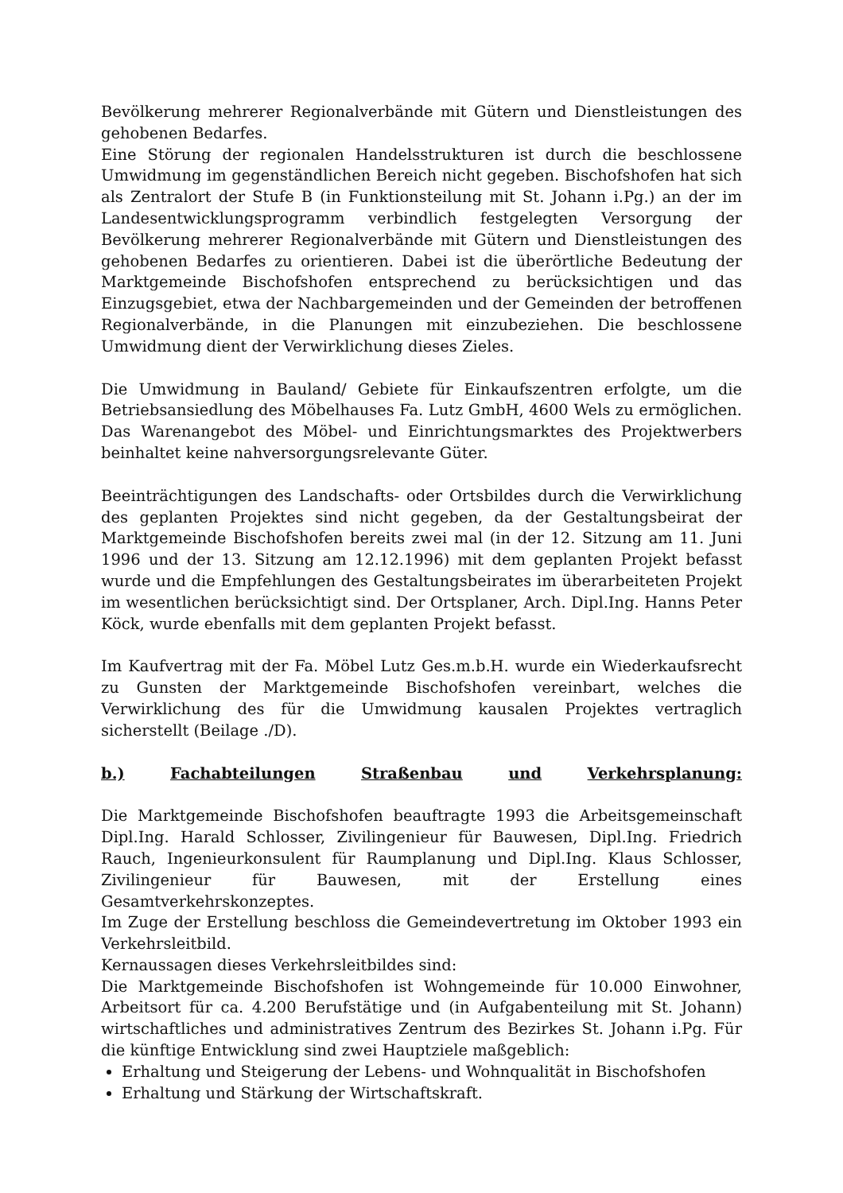Bevölkerung mehrerer Regionalverbände mit Gütern und Dienstleistungen des gehobenen Bedarfes.
Eine Störung der regionalen Handelsstrukturen ist durch die beschlossene Umwidmung im gegenständlichen Bereich nicht gegeben. Bischofshofen hat sich als Zentralort der Stufe B (in Funktionsteilung mit St. Johann i.Pg.) an der im Landesentwicklungsprogramm verbindlich festgelegten Versorgung der Bevölkerung mehrerer Regionalverbände mit Gütern und Dienstleistungen des gehobenen Bedarfes zu orientieren. Dabei ist die überörtliche Bedeutung der Marktgemeinde Bischofshofen entsprechend zu berücksichtigen und das Einzugsgebiet, etwa der Nachbargemeinden und der Gemeinden der betroffenen Regionalverbände, in die Planungen mit einzubeziehen. Die beschlossene Umwidmung dient der Verwirklichung dieses Zieles.
Die Umwidmung in Bauland/ Gebiete für Einkaufszentren erfolgte, um die Betriebsansiedlung des Möbelhauses Fa. Lutz GmbH, 4600 Wels zu ermöglichen. Das Warenangebot des Möbel- und Einrichtungsmarktes des Projektwerbers beinhaltet keine nahversorgungsrelevante Güter.
Beeinträchtigungen des Landschafts- oder Ortsbildes durch die Verwirklichung des geplanten Projektes sind nicht gegeben, da der Gestaltungsbeirat der Marktgemeinde Bischofshofen bereits zwei mal (in der 12. Sitzung am 11. Juni 1996 und der 13. Sitzung am 12.12.1996) mit dem geplanten Projekt befasst wurde und die Empfehlungen des Gestaltungsbeirates im überarbeiteten Projekt im wesentlichen berücksichtigt sind. Der Ortsplaner, Arch. Dipl.Ing. Hanns Peter Köck, wurde ebenfalls mit dem geplanten Projekt befasst.
Im Kaufvertrag mit der Fa. Möbel Lutz Ges.m.b.H. wurde ein Wiederkaufsrecht zu Gunsten der Marktgemeinde Bischofshofen vereinbart, welches die Verwirklichung des für die Umwidmung kausalen Projektes vertraglich sicherstellt (Beilage ./D).
b.) Fachabteilungen Straßenbau und Verkehrsplanung:
Die Marktgemeinde Bischofshofen beauftragte 1993 die Arbeitsgemeinschaft Dipl.Ing. Harald Schlosser, Zivilingenieur für Bauwesen, Dipl.Ing. Friedrich Rauch, Ingenieurkonsulent für Raumplanung und Dipl.Ing. Klaus Schlosser, Zivilingenieur für Bauwesen, mit der Erstellung eines Gesamtverkehrskonzeptes.
Im Zuge der Erstellung beschloss die Gemeindevertretung im Oktober 1993 ein Verkehrsleitbild.
Kernaussagen dieses Verkehrsleitbildes sind:
Die Marktgemeinde Bischofshofen ist Wohngemeinde für 10.000 Einwohner, Arbeitsort für ca. 4.200 Berufstätige und (in Aufgabenteilung mit St. Johann) wirtschaftliches und administratives Zentrum des Bezirkes St. Johann i.Pg. Für die künftige Entwicklung sind zwei Hauptziele maßgeblich:
Erhaltung und Steigerung der Lebens- und Wohnqualität in Bischofshofen
Erhaltung und Stärkung der Wirtschaftskraft.